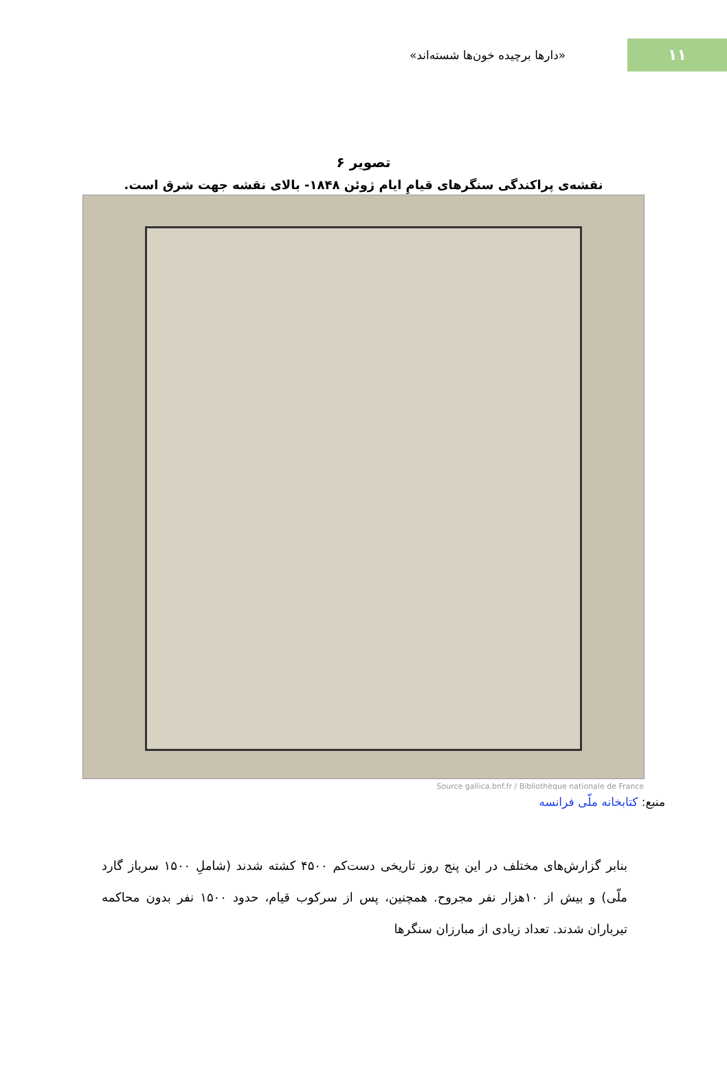۱۱
«دارها برچیده خون‌ها شسته‌اند»
تصویر ۶
نقشه‌ی پراکندگی سنگرهای قیامِ ایام ژوئن ۱۸۴۸- بالای نقشه جهت شرق است.
Source gallica.bnf.fr / Bibliothèque nationale de France
منبع: کتابخانه ملّی فرانسه
بنابر گزارش‌های مختلف در این پنج روز تاریخی دست‌کم ۴۵۰۰ کشته شدند (شاملِ ۱۵۰۰ سرباز گارد ملّی) و بیش از ۱۰هزار نفر مجروح. همچنین، پس از سرکوب قیام، حدود ۱۵۰۰ نفر بدون محاکمه تیرباران شدند. تعداد زیادی از مبارزان سنگرها